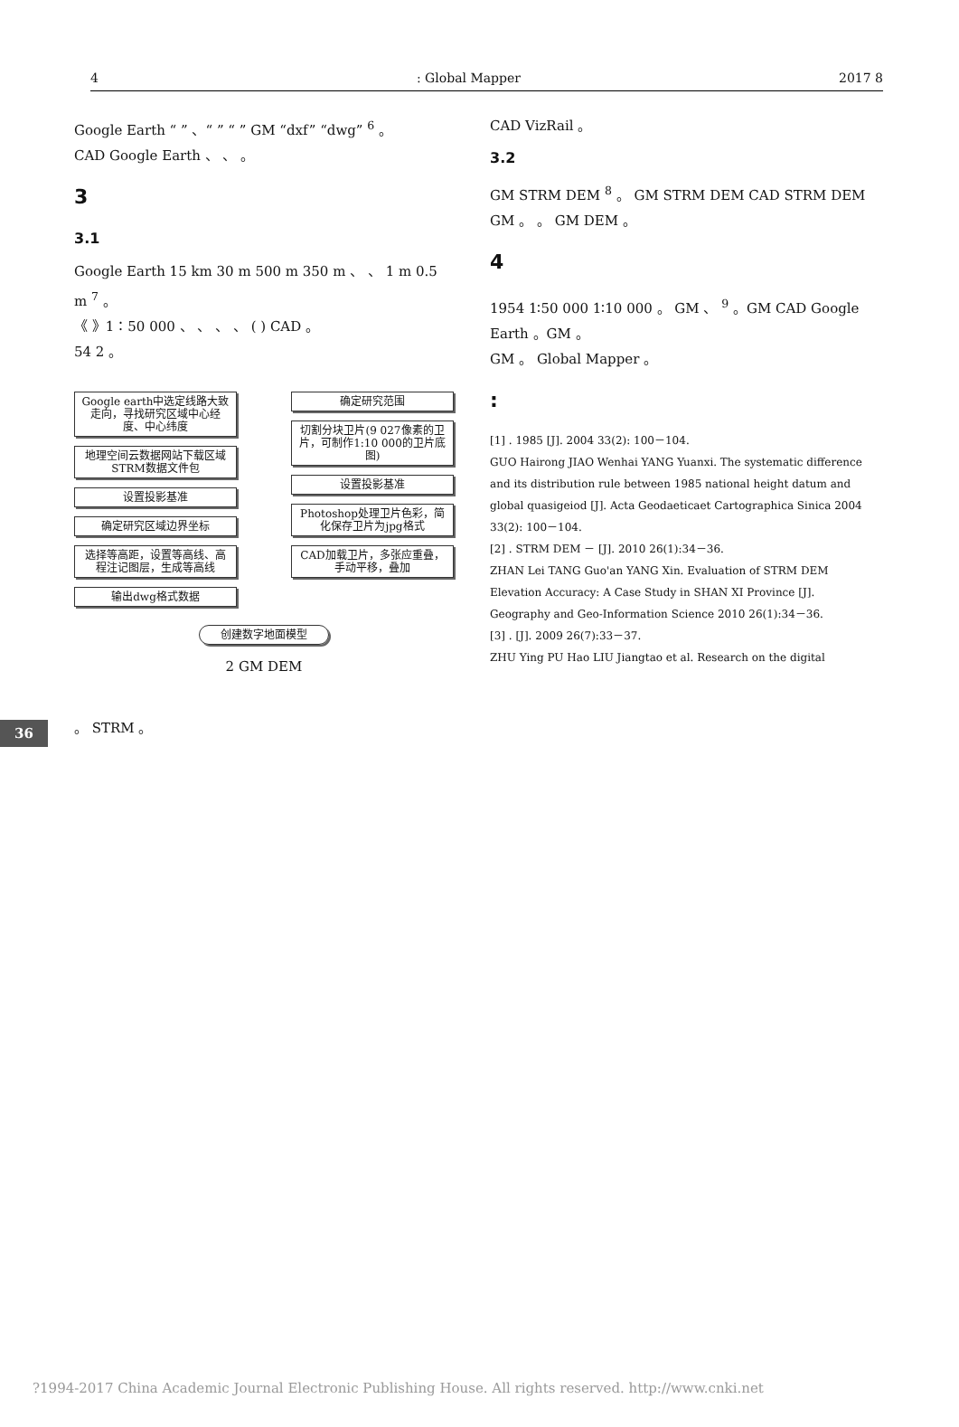4: Global Mapper 2017 8
36
Google Earth “ ” 、“ ” “ ” GM “dxf” “dwg” <sup>6</sup> 。
CAD Google Earth 、 、 。
3
3.1
Google Earth 15 km 30 m 500 m 350 m 、 、 1 m 0.5 m <sup>7</sup> 。
《 》1∶50 000 、 、 、 、 ( ) CAD 。
54 2 。
Google earth中选定线路大致走向，寻找研究区域中心经度、中心纬度
地理空间云数据网站下载区域STRM数据文件包
设置投影基准
确定研究区域边界坐标
选择等高距，设置等高线、高程注记图层，生成等高线
输出dwg格式数据
确定研究范围
切割分块卫片(9 027像素的卫片，可制作1:10 000的卫片底图)
设置投影基准
Photoshop处理卫片色彩，简化保存卫片为jpg格式
CAD加载卫片，多张应重叠，手动平移，叠加
创建数字地面模型
2 GM DEM
。 STRM 。
CAD VizRail 。
3.2
GM STRM DEM <sup>8</sup> 。 GM STRM DEM CAD STRM DEM GM 。 。 GM DEM 。
4
1954 1∶50 000 1∶10 000 。 GM 、 <sup>9</sup> 。GM CAD Google Earth 。GM 。
GM 。 Global Mapper 。
:
[1] . 1985 [J]. 2004 33(2): 100－104.
GUO Hairong JIAO Wenhai YANG Yuanxi. The systematic difference and its distribution rule between 1985 national height datum and global quasigeiod [J]. Acta Geodaeticaet Cartographica Sinica 2004 33(2): 100－104.
[2] . STRM DEM － [J]. 2010 26(1):34－36.
ZHAN Lei TANG Guo'an YANG Xin. Evaluation of STRM DEM Elevation Accuracy: A Case Study in SHAN XI Province [J]. Geography and Geo-Information Science 2010 26(1):34－36.
[3] . [J]. 2009 26(7):33－37.
ZHU Ying PU Hao LIU Jiangtao et al. Research on the digital
?1994-2017 China Academic Journal Electronic Publishing House. All rights reserved. http://www.cnki.net